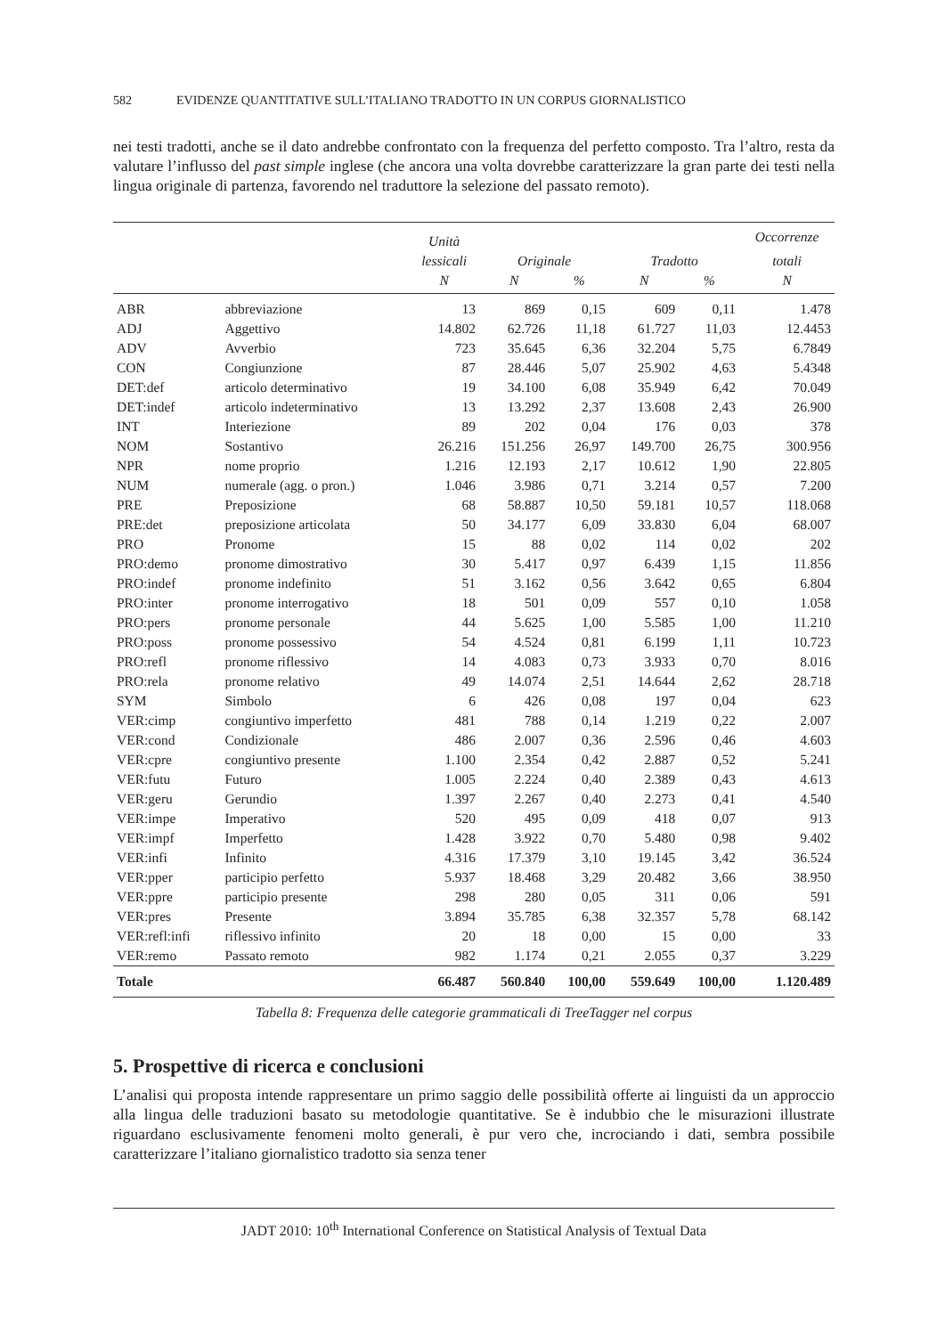582 EVIDENZE QUANTITATIVE SULL’ITALIANO TRADOTTO IN UN CORPUS GIORNALISTICO
nei testi tradotti, anche se il dato andrebbe confrontato con la frequenza del perfetto composto. Tra l’altro, resta da valutare l’influsso del past simple inglese (che ancora una volta dovrebbe caratterizzare la gran parte dei testi nella lingua originale di partenza, favorendo nel traduttore la selezione del passato remoto).
| | | Unità | | | | | Occorrenze |
| --- | --- | --- | --- | --- | --- | --- | --- |
| | | lessicali | Originale | | Tradotto | | totali |
| | | N | N | % | N | % | N |
| ABR | abbreviazione | 13 | 869 | 0,15 | 609 | 0,11 | 1.478 |
| ADJ | Aggettivo | 14.802 | 62.726 | 11,18 | 61.727 | 11,03 | 12.4453 |
| ADV | Avverbio | 723 | 35.645 | 6,36 | 32.204 | 5,75 | 6.7849 |
| CON | Congiunzione | 87 | 28.446 | 5,07 | 25.902 | 4,63 | 5.4348 |
| DET:def | articolo determinativo | 19 | 34.100 | 6,08 | 35.949 | 6,42 | 70.049 |
| DET:indef | articolo indeterminativo | 13 | 13.292 | 2,37 | 13.608 | 2,43 | 26.900 |
| INT | Interiezione | 89 | 202 | 0,04 | 176 | 0,03 | 378 |
| NOM | Sostantivo | 26.216 | 151.256 | 26,97 | 149.700 | 26,75 | 300.956 |
| NPR | nome proprio | 1.216 | 12.193 | 2,17 | 10.612 | 1,90 | 22.805 |
| NUM | numerale (agg. o pron.) | 1.046 | 3.986 | 0,71 | 3.214 | 0,57 | 7.200 |
| PRE | Preposizione | 68 | 58.887 | 10,50 | 59.181 | 10,57 | 118.068 |
| PRE:det | preposizione articolata | 50 | 34.177 | 6,09 | 33.830 | 6,04 | 68.007 |
| PRO | Pronome | 15 | 88 | 0,02 | 114 | 0,02 | 202 |
| PRO:demo | pronome dimostrativo | 30 | 5.417 | 0,97 | 6.439 | 1,15 | 11.856 |
| PRO:indef | pronome indefinito | 51 | 3.162 | 0,56 | 3.642 | 0,65 | 6.804 |
| PRO:inter | pronome interrogativo | 18 | 501 | 0,09 | 557 | 0,10 | 1.058 |
| PRO:pers | pronome personale | 44 | 5.625 | 1,00 | 5.585 | 1,00 | 11.210 |
| PRO:poss | pronome possessivo | 54 | 4.524 | 0,81 | 6.199 | 1,11 | 10.723 |
| PRO:refl | pronome riflessivo | 14 | 4.083 | 0,73 | 3.933 | 0,70 | 8.016 |
| PRO:rela | pronome relativo | 49 | 14.074 | 2,51 | 14.644 | 2,62 | 28.718 |
| SYM | Simbolo | 6 | 426 | 0,08 | 197 | 0,04 | 623 |
| VER:cimp | congiuntivo imperfetto | 481 | 788 | 0,14 | 1.219 | 0,22 | 2.007 |
| VER:cond | Condizionale | 486 | 2.007 | 0,36 | 2.596 | 0,46 | 4.603 |
| VER:cpre | congiuntivo presente | 1.100 | 2.354 | 0,42 | 2.887 | 0,52 | 5.241 |
| VER:futu | Futuro | 1.005 | 2.224 | 0,40 | 2.389 | 0,43 | 4.613 |
| VER:geru | Gerundio | 1.397 | 2.267 | 0,40 | 2.273 | 0,41 | 4.540 |
| VER:impe | Imperativo | 520 | 495 | 0,09 | 418 | 0,07 | 913 |
| VER:impf | Imperfetto | 1.428 | 3.922 | 0,70 | 5.480 | 0,98 | 9.402 |
| VER:infi | Infinito | 4.316 | 17.379 | 3,10 | 19.145 | 3,42 | 36.524 |
| VER:pper | participio perfetto | 5.937 | 18.468 | 3,29 | 20.482 | 3,66 | 38.950 |
| VER:ppre | participio presente | 298 | 280 | 0,05 | 311 | 0,06 | 591 |
| VER:pres | Presente | 3.894 | 35.785 | 6,38 | 32.357 | 5,78 | 68.142 |
| VER:refl:infi | riflessivo infinito | 20 | 18 | 0,00 | 15 | 0,00 | 33 |
| VER:remo | Passato remoto | 982 | 1.174 | 0,21 | 2.055 | 0,37 | 3.229 |
| Totale | | 66.487 | 560.840 | 100,00 | 559.649 | 100,00 | 1.120.489 |
Tabella 8: Frequenza delle categorie grammaticali di TreeTagger nel corpus
5. Prospettive di ricerca e conclusioni
L’analisi qui proposta intende rappresentare un primo saggio delle possibilità offerte ai linguisti da un approccio alla lingua delle traduzioni basato su metodologie quantitative. Se è indubbio che le misurazioni illustrate riguardano esclusivamente fenomeni molto generali, è pur vero che, incrociando i dati, sembra possibile caratterizzare l’italiano giornalistico tradotto sia senza tener
JADT 2010: 10<sup>th</sup> International Conference on Statistical Analysis of Textual Data